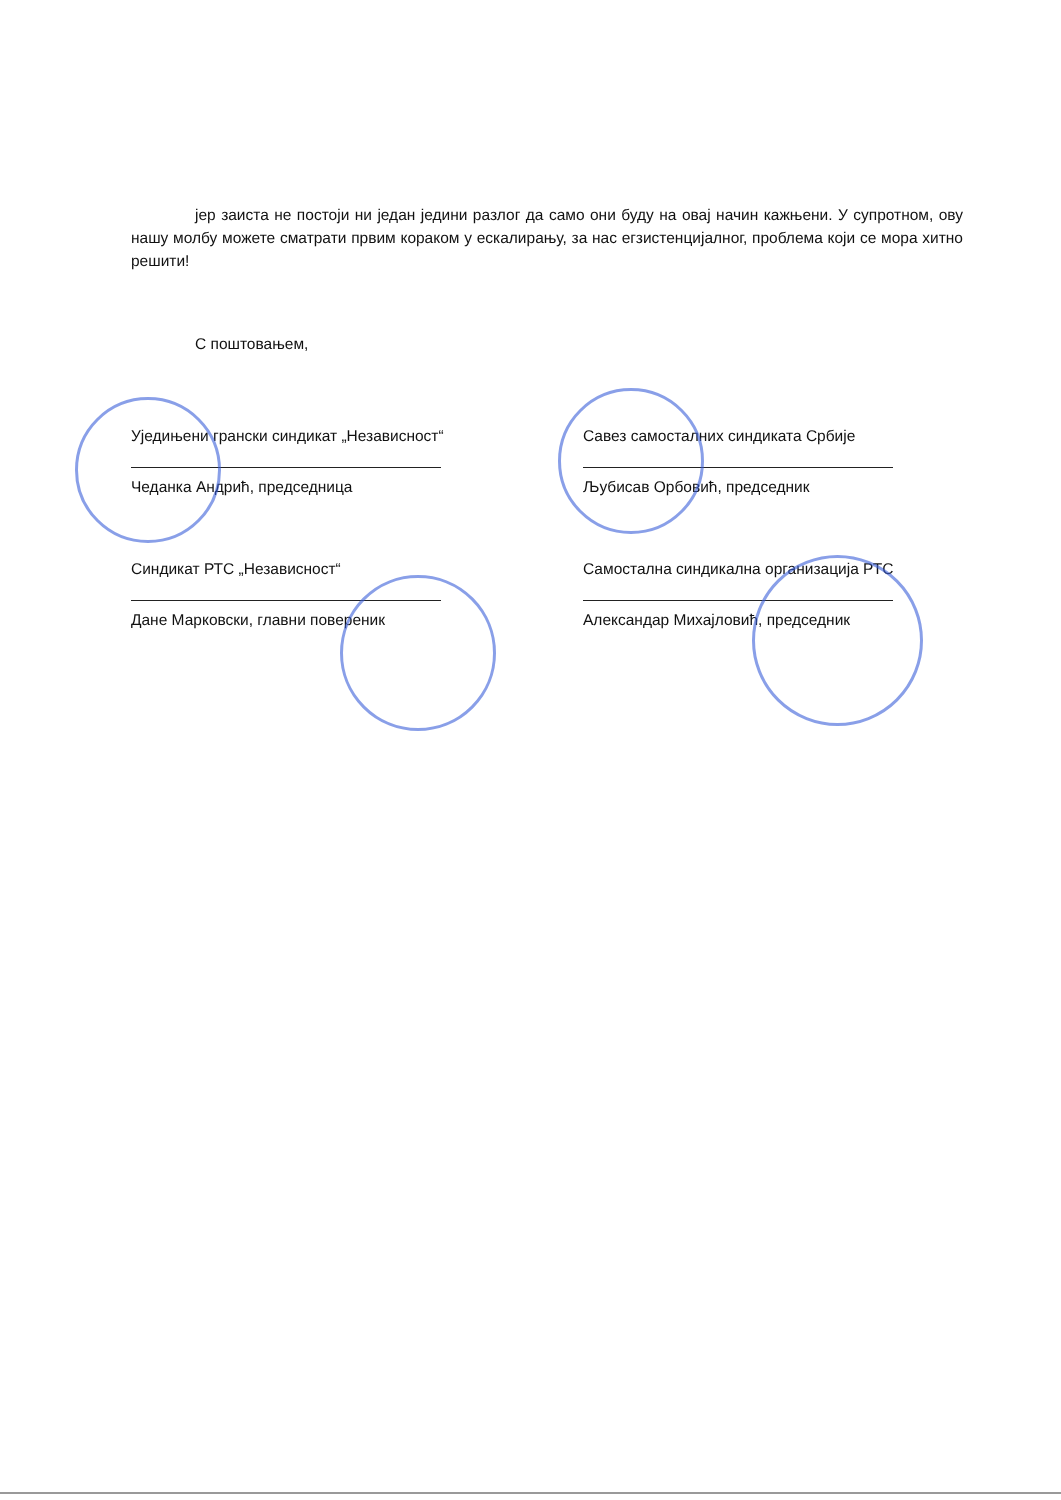јер заиста не постоји ни један једини разлог да само они буду на овај начин кажњени. У супротном, ову нашу молбу можете сматрати првим кораком у ескалирању, за нас егзистенцијалног, проблема који се мора хитно решити!
С поштовањем,
Уједињени грански синдикат „Независност“
Чеданка Андрић, председница
Савез самосталних синдиката Србије
Љубисав Орбовић, председник
Синдикат РТС „Независност“
Дане Марковски, главни повереник
Самостална синдикална организација РТС
Александар Михајловић, председник